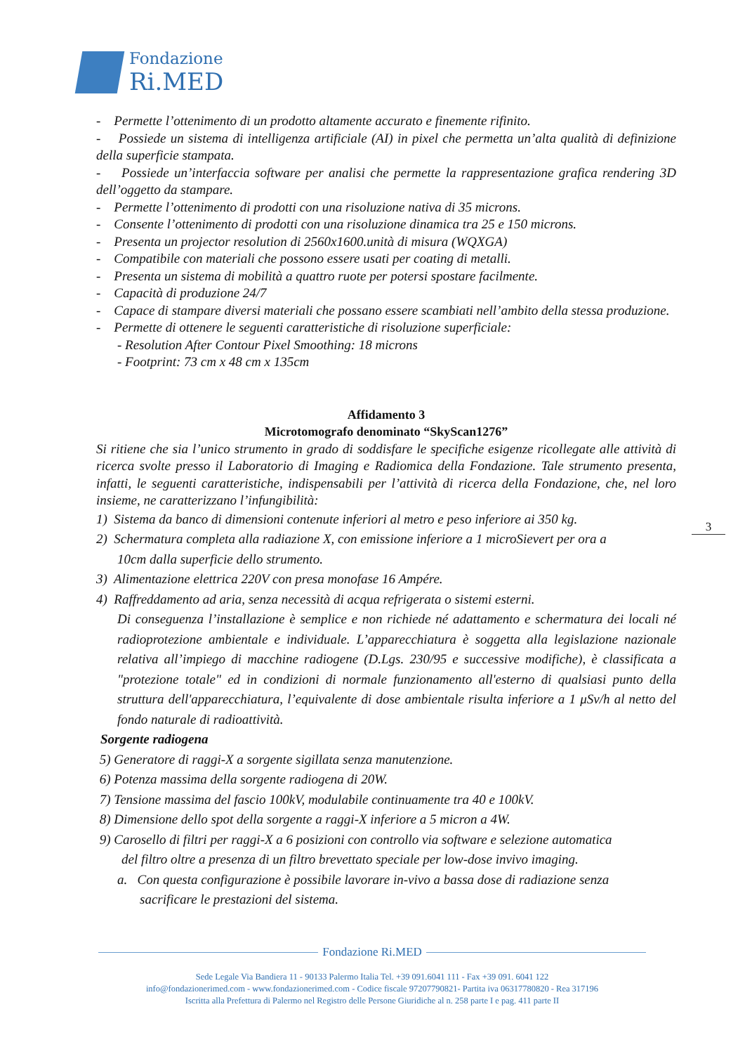Fondazione
Ri.MED
- Permette l’ottenimento di un prodotto altamente accurato e finemente rifinito.
- Possiede un sistema di intelligenza artificiale (AI) in pixel che permetta un’alta qualità di definizione della superficie stampata.
- Possiede un’interfaccia software per analisi che permette la rappresentazione grafica rendering 3D dell’oggetto da stampare.
- Permette l’ottenimento di prodotti con una risoluzione nativa di 35 microns.
- Consente l’ottenimento di prodotti con una risoluzione dinamica tra 25 e 150 microns.
- Presenta un projector resolution di 2560x1600.unità di misura (WQXGA)
- Compatibile con materiali che possono essere usati per coating di metalli.
- Presenta un sistema di mobilità a quattro ruote per potersi spostare facilmente.
- Capacità di produzione 24/7
- Capace di stampare diversi materiali che possano essere scambiati nell’ambito della stessa produzione.
- Permette di ottenere le seguenti caratteristiche di risoluzione superficiale:
- Resolution After Contour Pixel Smoothing: 18 microns
- Footprint: 73 cm x 48 cm x 135cm
Affidamento 3
Microtomografo denominato “SkyScan1276”
Si ritiene che sia l’unico strumento in grado di soddisfare le specifiche esigenze ricollegate alle attività di ricerca svolte presso il Laboratorio di Imaging e Radiomica della Fondazione. Tale strumento presenta, infatti, le seguenti caratteristiche, indispensabili per l’attività di ricerca della Fondazione, che, nel loro insieme, ne caratterizzano l’infungibilità:
1) Sistema da banco di dimensioni contenute inferiori al metro e peso inferiore ai 350 kg.
2) Schermatura completa alla radiazione X, con emissione inferiore a 1 microSievert per ora a
10cm dalla superficie dello strumento.
3) Alimentazione elettrica 220V con presa monofase 16 Ampére.
4) Raffreddamento ad aria, senza necessità di acqua refrigerata o sistemi esterni.
Di conseguenza l’installazione è semplice e non richiede né adattamento e schermatura dei locali né radioprotezione ambientale e individuale. L’apparecchiatura è soggetta alla legislazione nazionale relativa all’impiego di macchine radiogene (D.Lgs. 230/95 e successive modifiche), è classificata a "protezione totale" ed in condizioni di normale funzionamento all'esterno di qualsiasi punto della struttura dell'apparecchiatura, l’equivalente di dose ambientale risulta inferiore a 1 μSv/h al netto del fondo naturale di radioattività.
Sorgente radiogena
5) Generatore di raggi-X a sorgente sigillata senza manutenzione.
6) Potenza massima della sorgente radiogena di 20W.
7) Tensione massima del fascio 100kV, modulabile continuamente tra 40 e 100kV.
8) Dimensione dello spot della sorgente a raggi-X inferiore a 5 micron a 4W.
9) Carosello di filtri per raggi-X a 6 posizioni con controllo via software e selezione automatica
del filtro oltre a presenza di un filtro brevettato speciale per low-dose invivo imaging.
a. Con questa configurazione è possibile lavorare in-vivo a bassa dose di radiazione senza
sacrificare le prestazioni del sistema.
3
Fondazione Ri.MED
Sede Legale Via Bandiera 11 - 90133 Palermo Italia Tel. +39 091.6041 111 - Fax +39 091. 6041 122
info@fondazionerimed.com - www.fondazionerimed.com - Codice fiscale 97207790821- Partita iva 06317780820 - Rea 317196
Iscritta alla Prefettura di Palermo nel Registro delle Persone Giuridiche al n. 258 parte I e pag. 411 parte II